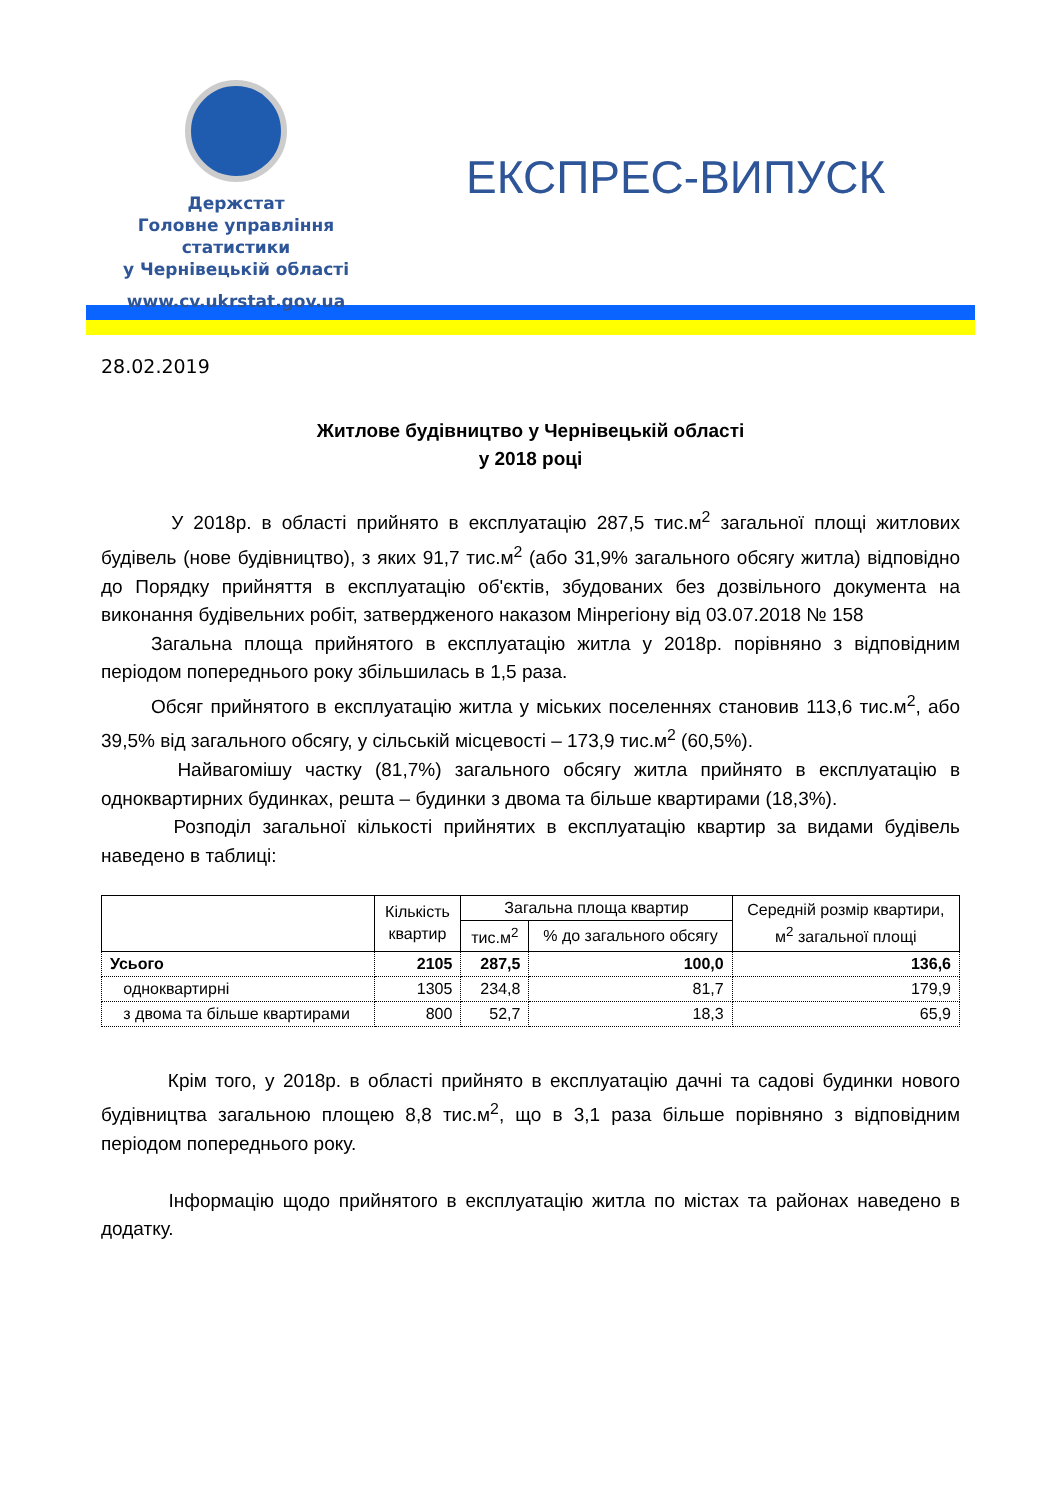Держстат
Головне управління
статистики
у Чернівецькій області
www.cv.ukrstat.gov.ua
ЕКСПРЕС-ВИПУСК
28.02.2019
Житлове будівництво у Чернівецькій області
у 2018 році
У 2018р. в області прийнято в експлуатацію 287,5 тис.м<sup>2</sup> загальної площі житлових будівель (нове будівництво), з яких 91,7 тис.м<sup>2</sup> (або 31,9% загального обсягу житла) відповідно до Порядку прийняття в експлуатацію об'єктів, збудованих без дозвільного документа на виконання будівельних робіт, затвердженого наказом Мінрегіону від 03.07.2018 № 158
Загальна площа прийнятого в експлуатацію житла у 2018р. порівняно з відповідним періодом попереднього року збільшилась в 1,5 раза.
Обсяг прийнятого в експлуатацію житла у міських поселеннях становив 113,6 тис.м<sup>2</sup>, або 39,5% від загального обсягу, у сільській місцевості – 173,9 тис.м<sup>2</sup> (60,5%).
Найвагомішу частку (81,7%) загального обсягу житла прийнято в експлуатацію в одноквартирних будинках, решта – будинки з двома та більше квартирами (18,3%).
Розподіл загальної кількості прийнятих в експлуатацію квартир за видами будівель наведено в таблиці:
| | Кількість квартир | Загальна площа квартир | | Середній розмір квартири, м<sup>2</sup> загальної площі |
| --- | --- | --- | --- | --- |
| | | тис.м<sup>2</sup> | % до загального обсягу | |
| Усього | 2105 | 287,5 | 100,0 | 136,6 |
| одноквартирні | 1305 | 234,8 | 81,7 | 179,9 |
| з двома та більше квартирами | 800 | 52,7 | 18,3 | 65,9 |
Крім того, у 2018р. в області прийнято в експлуатацію дачні та садові будинки нового будівництва загальною площею 8,8 тис.м<sup>2</sup>, що в 3,1 раза більше порівняно з відповідним періодом попереднього року.
Інформацію щодо прийнятого в експлуатацію житла по містах та районах наведено в додатку.